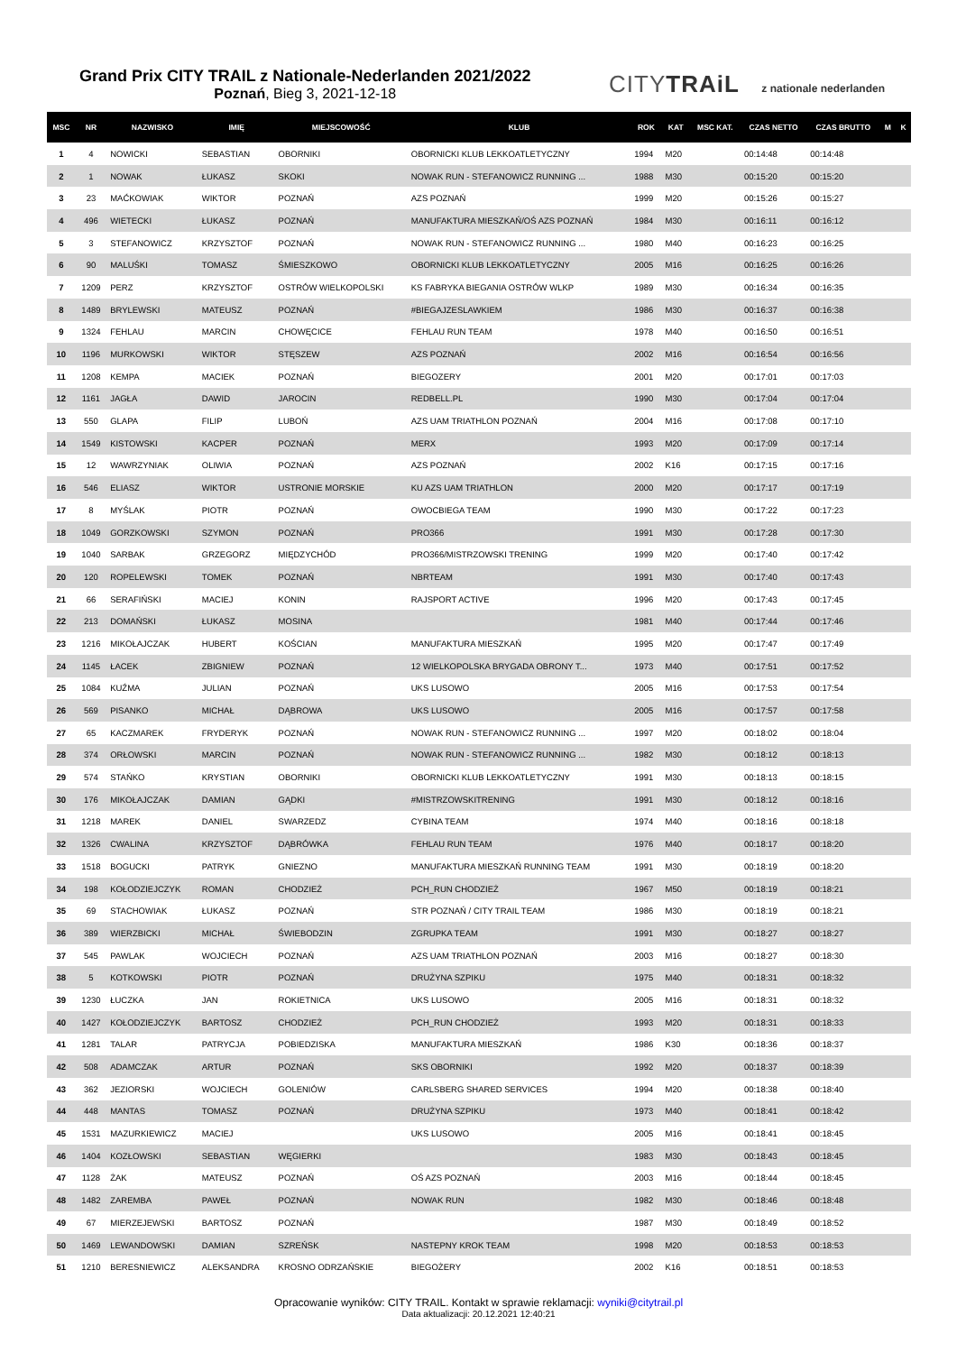Grand Prix CITY TRAIL z Nationale-Nederlanden 2021/2022
Poznań, Bieg 3, 2021-12-18
CITYTRAiL z nationale nederlanden
| MSC | NR | NAZWISKO | IMIĘ | MIEJSCOWOŚĆ | KLUB | ROK | KAT | MSC KAT. | CZAS NETTO | CZAS BRUTTO | M | K |
| --- | --- | --- | --- | --- | --- | --- | --- | --- | --- | --- | --- | --- |
| 1 | 4 | NOWICKI | SEBASTIAN | OBORNIKI | OBORNICKI KLUB LEKKOATLETYCZNY | 1994 | M20 | | 00:14:48 | 00:14:48 | | |
| 2 | 1 | NOWAK | ŁUKASZ | SKOKI | NOWAK RUN - STEFANOWICZ RUNNING ... | 1988 | M30 | | 00:15:20 | 00:15:20 | | |
| 3 | 23 | MAĆKOWIAK | WIKTOR | POZNAŃ | AZS POZNAŃ | 1999 | M20 | | 00:15:26 | 00:15:27 | | |
| 4 | 496 | WIETECKI | ŁUKASZ | POZNAŃ | MANUFAKTURA MIESZKAŃ/OŚ AZS POZNAŃ | 1984 | M30 | | 00:16:11 | 00:16:12 | | |
| 5 | 3 | STEFANOWICZ | KRZYSZTOF | POZNAŃ | NOWAK RUN - STEFANOWICZ RUNNING ... | 1980 | M40 | | 00:16:23 | 00:16:25 | | |
| 6 | 90 | MALUŚKI | TOMASZ | ŚMIESZKOWO | OBORNICKI KLUB LEKKOATLETYCZNY | 2005 | M16 | | 00:16:25 | 00:16:26 | | |
| 7 | 1209 | PERZ | KRZYSZTOF | OSTRÓW WIELKOPOLSKI | KS FABRYKA BIEGANIA OSTRÓW WLKP | 1989 | M30 | | 00:16:34 | 00:16:35 | | |
| 8 | 1489 | BRYLEWSKI | MATEUSZ | POZNAŃ | #BIEGAJZESLAWKIEM | 1986 | M30 | | 00:16:37 | 00:16:38 | | |
| 9 | 1324 | FEHLAU | MARCIN | CHOWĘCICE | FEHLAU RUN TEAM | 1978 | M40 | | 00:16:50 | 00:16:51 | | |
| 10 | 1196 | MURKOWSKI | WIKTOR | STĘSZEW | AZS POZNAŃ | 2002 | M16 | | 00:16:54 | 00:16:56 | | |
| 11 | 1208 | KEMPA | MACIEK | POZNAŃ | BIEGOZERY | 2001 | M20 | | 00:17:01 | 00:17:03 | | |
| 12 | 1161 | JAGŁA | DAWID | JAROCIN | REDBELL.PL | 1990 | M30 | | 00:17:04 | 00:17:04 | | |
| 13 | 550 | GLAPA | FILIP | LUBOŃ | AZS UAM TRIATHLON POZNAŃ | 2004 | M16 | | 00:17:08 | 00:17:10 | | |
| 14 | 1549 | KISTOWSKI | KACPER | POZNAŃ | MERX | 1993 | M20 | | 00:17:09 | 00:17:14 | | |
| 15 | 12 | WAWRZYNIAK | OLIWIA | POZNAŃ | AZS POZNAŃ | 2002 | K16 | | 00:17:15 | 00:17:16 | | |
| 16 | 546 | ELIASZ | WIKTOR | USTRONIE MORSKIE | KU AZS UAM TRIATHLON | 2000 | M20 | | 00:17:17 | 00:17:19 | | |
| 17 | 8 | MYŚLAK | PIOTR | POZNAŃ | OWOCBIEGA TEAM | 1990 | M30 | | 00:17:22 | 00:17:23 | | |
| 18 | 1049 | GORZKOWSKI | SZYMON | POZNAŃ | PRO366 | 1991 | M30 | | 00:17:28 | 00:17:30 | | |
| 19 | 1040 | SARBAK | GRZEGORZ | MIĘDZYCHÓD | PRO366/MISTRZOWSKI TRENING | 1999 | M20 | | 00:17:40 | 00:17:42 | | |
| 20 | 120 | ROPELEWSKI | TOMEK | POZNAŃ | NBRTEAM | 1991 | M30 | | 00:17:40 | 00:17:43 | | |
| 21 | 66 | SERAFIŃSKI | MACIEJ | KONIN | RAJSPORT ACTIVE | 1996 | M20 | | 00:17:43 | 00:17:45 | | |
| 22 | 213 | DOMAŃSKI | ŁUKASZ | MOSINA | | 1981 | M40 | | 00:17:44 | 00:17:46 | | |
| 23 | 1216 | MIKOŁAJCZAK | HUBERT | KOŚCIAN | MANUFAKTURA MIESZKAŃ | 1995 | M20 | | 00:17:47 | 00:17:49 | | |
| 24 | 1145 | ŁACEK | ZBIGNIEW | POZNAŃ | 12 WIELKOPOLSKA BRYGADA OBRONY T... | 1973 | M40 | | 00:17:51 | 00:17:52 | | |
| 25 | 1084 | KUŹMA | JULIAN | POZNAŃ | UKS LUSOWO | 2005 | M16 | | 00:17:53 | 00:17:54 | | |
| 26 | 569 | PISANKO | MICHAŁ | DĄBROWA | UKS LUSOWO | 2005 | M16 | | 00:17:57 | 00:17:58 | | |
| 27 | 65 | KACZMAREK | FRYDERYK | POZNAŃ | NOWAK RUN - STEFANOWICZ RUNNING ... | 1997 | M20 | | 00:18:02 | 00:18:04 | | |
| 28 | 374 | ORŁOWSKI | MARCIN | POZNAŃ | NOWAK RUN - STEFANOWICZ RUNNING ... | 1982 | M30 | | 00:18:12 | 00:18:13 | | |
| 29 | 574 | STAŃKO | KRYSTIAN | OBORNIKI | OBORNICKI KLUB LEKKOATLETYCZNY | 1991 | M30 | | 00:18:13 | 00:18:15 | | |
| 30 | 176 | MIKOŁAJCZAK | DAMIAN | GĄDKI | #MISTRZOWSKITRENING | 1991 | M30 | | 00:18:12 | 00:18:16 | | |
| 31 | 1218 | MAREK | DANIEL | SWARZEDZ | CYBINA TEAM | 1974 | M40 | | 00:18:16 | 00:18:18 | | |
| 32 | 1326 | CWALINA | KRZYSZTOF | DĄBRÓWKA | FEHLAU RUN TEAM | 1976 | M40 | | 00:18:17 | 00:18:20 | | |
| 33 | 1518 | BOGUCKI | PATRYK | GNIEZNO | MANUFAKTURA MIESZKAŃ RUNNING TEAM | 1991 | M30 | | 00:18:19 | 00:18:20 | | |
| 34 | 198 | KOŁODZIEJCZYK | ROMAN | CHODZIEŻ | PCH_RUN CHODZIEŻ | 1967 | M50 | | 00:18:19 | 00:18:21 | | |
| 35 | 69 | STACHOWIAK | ŁUKASZ | POZNAŃ | STR POZNAŃ / CITY TRAIL TEAM | 1986 | M30 | | 00:18:19 | 00:18:21 | | |
| 36 | 389 | WIERZBICKI | MICHAŁ | ŚWIEBODZIN | ZGRUPKA TEAM | 1991 | M30 | | 00:18:27 | 00:18:27 | | |
| 37 | 545 | PAWLAK | WOJCIECH | POZNAŃ | AZS UAM TRIATHLON POZNAŃ | 2003 | M16 | | 00:18:27 | 00:18:30 | | |
| 38 | 5 | KOTKOWSKI | PIOTR | POZNAŃ | DRUŻYNA SZPIKU | 1975 | M40 | | 00:18:31 | 00:18:32 | | |
| 39 | 1230 | ŁUCZKA | JAN | ROKIETNICA | UKS LUSOWO | 2005 | M16 | | 00:18:31 | 00:18:32 | | |
| 40 | 1427 | KOŁODZIEJCZYK | BARTOSZ | CHODZIEŻ | PCH_RUN CHODZIEŻ | 1993 | M20 | | 00:18:31 | 00:18:33 | | |
| 41 | 1281 | TALAR | PATRYCJA | POBIEDZISKA | MANUFAKTURA MIESZKAŃ | 1986 | K30 | | 00:18:36 | 00:18:37 | | |
| 42 | 508 | ADAMCZAK | ARTUR | POZNAŃ | SKS OBORNIKI | 1992 | M20 | | 00:18:37 | 00:18:39 | | |
| 43 | 362 | JEZIORSKI | WOJCIECH | GOLENIÓW | CARLSBERG SHARED SERVICES | 1994 | M20 | | 00:18:38 | 00:18:40 | | |
| 44 | 448 | MANTAS | TOMASZ | POZNAŃ | DRUŻYNA SZPIKU | 1973 | M40 | | 00:18:41 | 00:18:42 | | |
| 45 | 1531 | MAZURKIEWICZ | MACIEJ | | UKS LUSOWO | 2005 | M16 | | 00:18:41 | 00:18:45 | | |
| 46 | 1404 | KOZŁOWSKI | SEBASTIAN | WĘGIERKI | | 1983 | M30 | | 00:18:43 | 00:18:45 | | |
| 47 | 1128 | ŻAK | MATEUSZ | POZNAŃ | OŚ AZS POZNAŃ | 2003 | M16 | | 00:18:44 | 00:18:45 | | |
| 48 | 1482 | ZAREMBA | PAWEŁ | POZNAŃ | NOWAK RUN | 1982 | M30 | | 00:18:46 | 00:18:48 | | |
| 49 | 67 | MIERZEJEWSKI | BARTOSZ | POZNAŃ | | 1987 | M30 | | 00:18:49 | 00:18:52 | | |
| 50 | 1469 | LEWANDOWSKI | DAMIAN | SZREŃSK | NASTEPNY KROK TEAM | 1998 | M20 | | 00:18:53 | 00:18:53 | | |
| 51 | 1210 | BERESNIEWICZ | ALEKSANDRA | KROSNO ODRZAŃSKIE | BIEGOŻERY | 2002 | K16 | | 00:18:51 | 00:18:53 | | |
Opracowanie wyników: CITY TRAIL. Kontakt w sprawie reklamacji: wyniki@citytrail.pl
Data aktualizacji: 20.12.2021 12:40:21